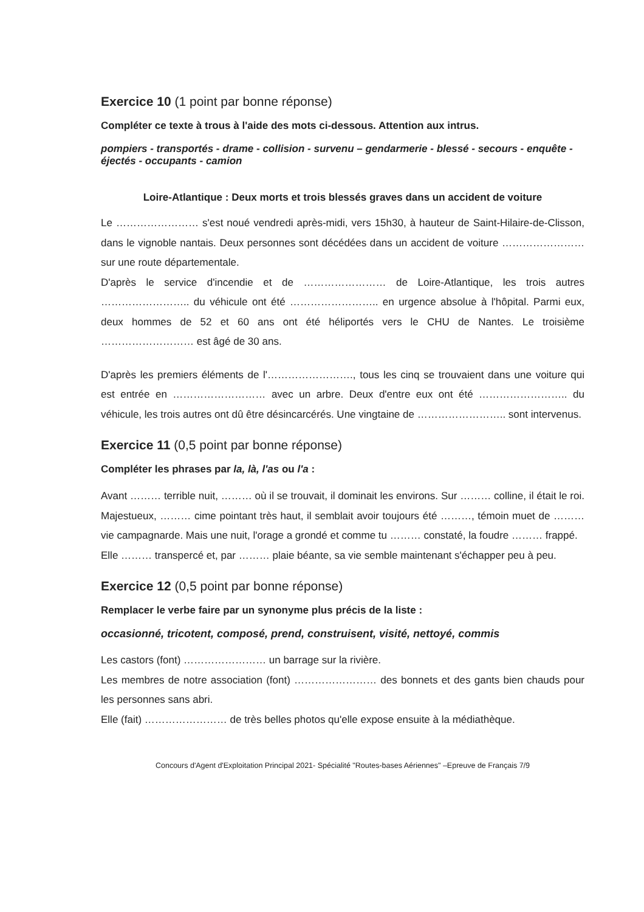Exercice 10 (1 point par bonne réponse)
Compléter ce texte à trous à l'aide des mots ci-dessous. Attention aux intrus.
pompiers - transportés - drame - collision - survenu – gendarmerie - blessé - secours - enquête - éjectés - occupants - camion
Loire-Atlantique : Deux morts et trois blessés graves dans un accident de voiture
Le …………………… s'est noué vendredi après-midi, vers 15h30, à hauteur de Saint-Hilaire-de-Clisson, dans le vignoble nantais. Deux personnes sont décédées dans un accident de voiture …………………… sur une route départementale.
D'après le service d'incendie et de …………………… de Loire-Atlantique, les trois autres …………………….. du véhicule ont été …………………….. en urgence absolue à l'hôpital. Parmi eux, deux hommes de 52 et 60 ans ont été héliportés vers le CHU de Nantes. Le troisième ……………………… est âgé de 30 ans.
D'après les premiers éléments de l'……………………., tous les cinq se trouvaient dans une voiture qui est entrée en ……………………… avec un arbre. Deux d'entre eux ont été …………………….. du véhicule, les trois autres ont dû être désincarcérés. Une vingtaine de …………………….. sont intervenus.
Exercice 11 (0,5 point par bonne réponse)
Compléter les phrases par la, là, l'as ou l'a :
Avant ……… terrible nuit, ……… où il se trouvait, il dominait les environs. Sur ……… colline, il était le roi. Majestueux, ……… cime pointant très haut, il semblait avoir toujours été ………, témoin muet de ……… vie campagnarde. Mais une nuit, l'orage a grondé et comme tu ……… constaté, la foudre ……… frappé.
Elle ……… transpercé et, par ……… plaie béante, sa vie semble maintenant s'échapper peu à peu.
Exercice 12 (0,5 point par bonne réponse)
Remplacer le verbe faire par un synonyme plus précis de la liste :
occasionné, tricotent, composé, prend, construisent, visité, nettoyé, commis
Les castors (font) …………………… un barrage sur la rivière.
Les membres de notre association (font) …………………… des bonnets et des gants bien chauds pour les personnes sans abri.
Elle (fait) …………………… de très belles photos qu'elle expose ensuite à la médiathèque.
Concours d'Agent d'Exploitation Principal 2021- Spécialité "Routes-bases Aériennes" –Epreuve de Français 7/9